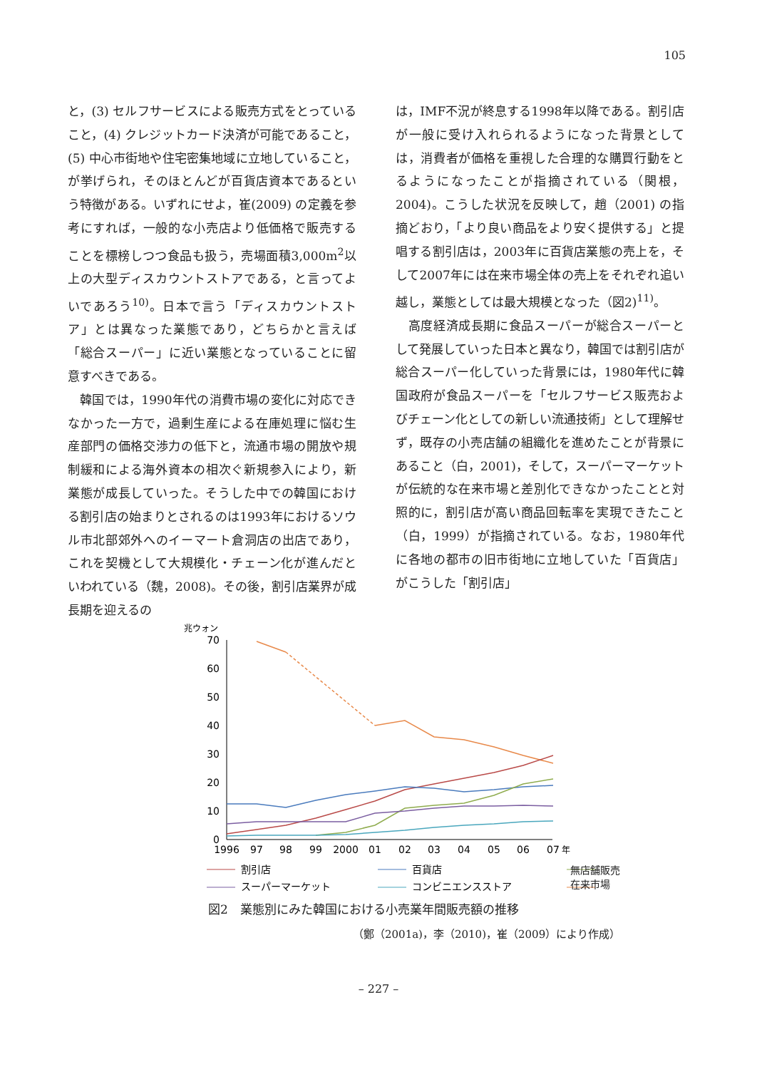105
と，(3) セルフサービスによる販売方式をとっていること，(4) クレジットカード決済が可能であること，(5) 中心市街地や住宅密集地域に立地していること，が挙げられ，そのほとんどが百貨店資本であるという特徴がある。いずれにせよ，崔(2009) の定義を参考にすれば，一般的な小売店より低価格で販売することを標榜しつつ食品も扱う，売場面積3,000m<sup>2</sup>以上の大型ディスカウントストアである，と言ってよいであろう<sup>10)</sup>。日本で言う「ディスカウントストア」とは異なった業態であり，どちらかと言えば「総合スーパー」に近い業態となっていることに留意すべきである。
　韓国では，1990年代の消費市場の変化に対応できなかった一方で，過剰生産による在庫処理に悩む生産部門の価格交渉力の低下と，流通市場の開放や規制緩和による海外資本の相次ぐ新規参入により，新業態が成長していった。そうした中での韓国における割引店の始まりとされるのは1993年におけるソウル市北部郊外へのイーマート倉洞店の出店であり，これを契機として大規模化・チェーン化が進んだといわれている（魏，2008)。その後，割引店業界が成長期を迎えるの
は，IMF不況が終息する1998年以降である。割引店が一般に受け入れられるようになった背景としては，消費者が価格を重視した合理的な購買行動をとるようになったことが指摘されている（関根，2004)。こうした状況を反映して，趙（2001) の指摘どおり，「より良い商品をより安く提供する」と提唱する割引店は，2003年に百貨店業態の売上を，そして2007年には在来市場全体の売上をそれぞれ追い越し，業態としては最大規模となった（図2)<sup>11)</sup>。
　高度経済成長期に食品スーパーが総合スーパーとして発展していった日本と異なり，韓国では割引店が総合スーパー化していった背景には，1980年代に韓国政府が食品スーパーを「セルフサービス販売およびチェーン化としての新しい流通技術」として理解せず，既存の小売店舗の組織化を進めたことが背景にあること（白，2001)，そして，スーパーマーケットが伝統的な在来市場と差別化できなかったことと対照的に，割引店が高い商品回転率を実現できたこと（白，1999）が指摘されている。なお，1980年代に各地の都市の旧市街地に立地していた「百貨店」がこうした「割引店」
兆ウォン
70
60
50
40
30
20
10
0
1996
97
98
99
2000
01
02
03
04
05
06
07
年
割引店
百貨店
スーパーマーケット
コンビニエンスストア
無店舗販売
在来市場
図2　業態別にみた韓国における小売業年間販売額の推移
（鄭（2001a)，李（2010)，崔（2009）により作成）
– 227 –